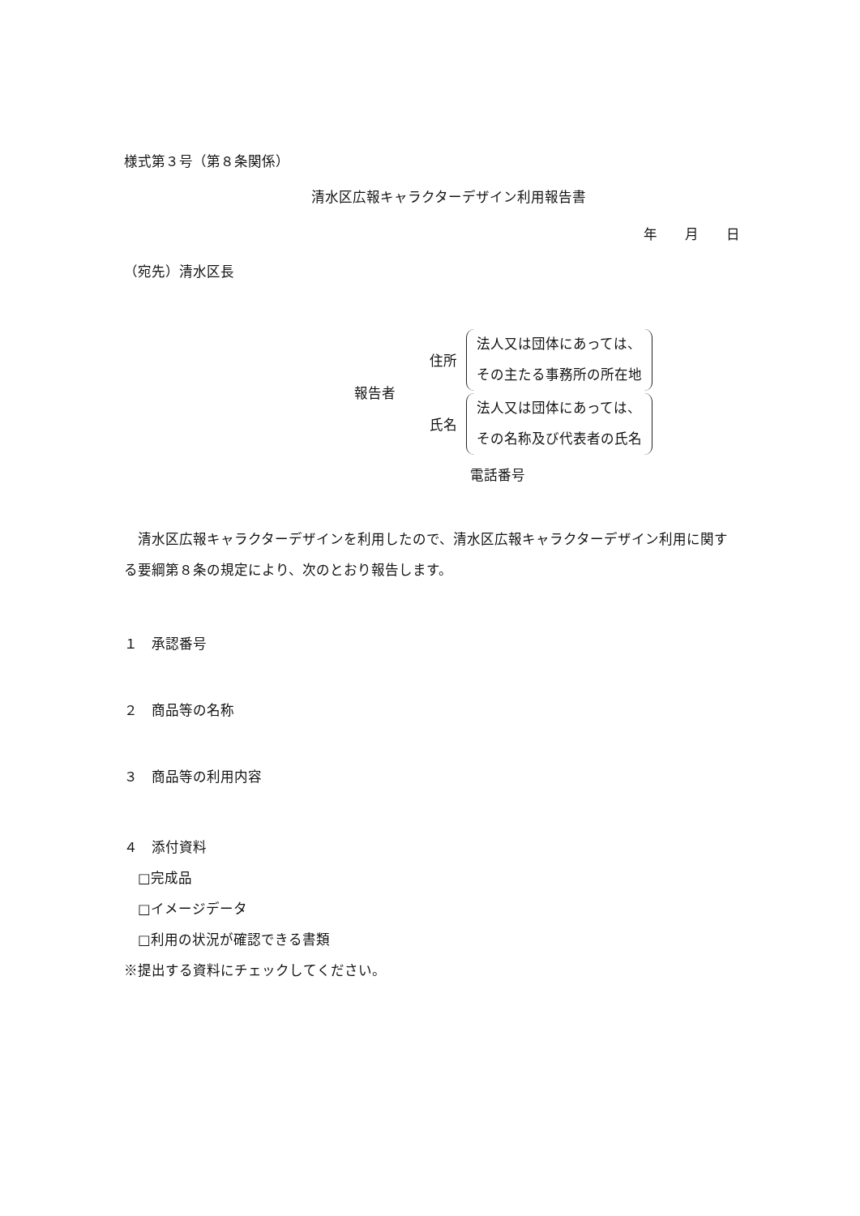様式第３号（第８条関係）
清水区広報キャラクターデザイン利用報告書
年　　月　　日
（宛先）清水区長
報告者
住所 法人又は団体にあっては、
その主たる事務所の所在地
氏名 法人又は団体にあっては、
その名称及び代表者の氏名
電話番号
　清水区広報キャラクターデザインを利用したので、清水区広報キャラクターデザイン利用に関する要綱第８条の規定により、次のとおり報告します。
１　承認番号
２　商品等の名称
３　商品等の利用内容
４　添付資料
　□完成品
　□イメージデータ
　□利用の状況が確認できる書類
※提出する資料にチェックしてください。